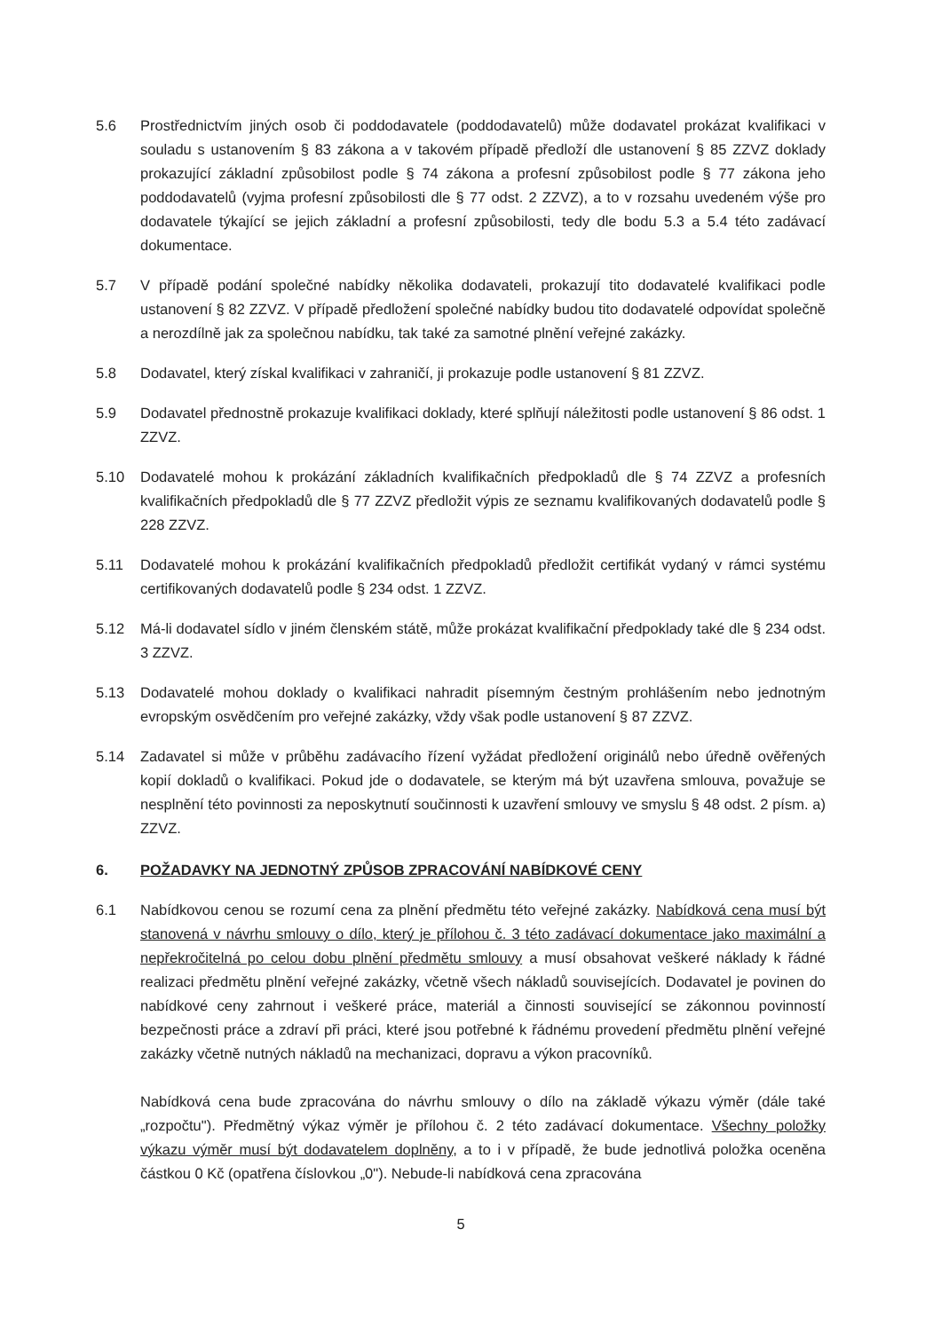5.6 Prostřednictvím jiných osob či poddodavatele (poddodavatelů) může dodavatel prokázat kvalifikaci v souladu s ustanovením § 83 zákona a v takovém případě předloží dle ustanovení § 85 ZZVZ doklady prokazující základní způsobilost podle § 74 zákona a profesní způsobilost podle § 77 zákona jeho poddodavatelů (vyjma profesní způsobilosti dle § 77 odst. 2 ZZVZ), a to v rozsahu uvedeném výše pro dodavatele týkající se jejich základní a profesní způsobilosti, tedy dle bodu 5.3 a 5.4 této zadávací dokumentace.
5.7 V případě podání společné nabídky několika dodavateli, prokazují tito dodavatelé kvalifikaci podle ustanovení § 82 ZZVZ. V případě předložení společné nabídky budou tito dodavatelé odpovídat společně a nerozdílně jak za společnou nabídku, tak také za samotné plnění veřejné zakázky.
5.8 Dodavatel, který získal kvalifikaci v zahraničí, ji prokazuje podle ustanovení § 81 ZZVZ.
5.9 Dodavatel přednostně prokazuje kvalifikaci doklady, které splňují náležitosti podle ustanovení § 86 odst. 1 ZZVZ.
5.10 Dodavatelé mohou k prokázání základních kvalifikačních předpokladů dle § 74 ZZVZ a profesních kvalifikačních předpokladů dle § 77 ZZVZ předložit výpis ze seznamu kvalifikovaných dodavatelů podle § 228 ZZVZ.
5.11 Dodavatelé mohou k prokázání kvalifikačních předpokladů předložit certifikát vydaný v rámci systému certifikovaných dodavatelů podle § 234 odst. 1 ZZVZ.
5.12 Má-li dodavatel sídlo v jiném členském státě, může prokázat kvalifikační předpoklady také dle § 234 odst. 3 ZZVZ.
5.13 Dodavatelé mohou doklady o kvalifikaci nahradit písemným čestným prohlášením nebo jednotným evropským osvědčením pro veřejné zakázky, vždy však podle ustanovení § 87 ZZVZ.
5.14 Zadavatel si může v průběhu zadávacího řízení vyžádat předložení originálů nebo úředně ověřených kopií dokladů o kvalifikaci. Pokud jde o dodavatele, se kterým má být uzavřena smlouva, považuje se nesplnění této povinnosti za neposkytnutí součinnosti k uzavření smlouvy ve smyslu § 48 odst. 2 písm. a) ZZVZ.
6. POŽADAVKY NA JEDNOTNÝ ZPŮSOB ZPRACOVÁNÍ NABÍDKOVÉ CENY
6.1 Nabídkovou cenou se rozumí cena za plnění předmětu této veřejné zakázky. Nabídková cena musí být stanovená v návrhu smlouvy o dílo, který je přílohou č. 3 této zadávací dokumentace jako maximální a nepřekročitelná po celou dobu plnění předmětu smlouvy a musí obsahovat veškeré náklady k řádné realizaci předmětu plnění veřejné zakázky, včetně všech nákladů souvisejících. Dodavatel je povinen do nabídkové ceny zahrnout i veškeré práce, materiál a činnosti související se zákonnou povinností bezpečnosti práce a zdraví při práci, které jsou potřebné k řádnému provedení předmětu plnění veřejné zakázky včetně nutných nákladů na mechanizaci, dopravu a výkon pracovníků.
Nabídková cena bude zpracována do návrhu smlouvy o dílo na základě výkazu výměr (dále také „rozpočtu"). Předmětný výkaz výměr je přílohou č. 2 této zadávací dokumentace. Všechny položky výkazu výměr musí být dodavatelem doplněny, a to i v případě, že bude jednotlivá položka oceněna částkou 0 Kč (opatřena číslovkou „0"). Nebude-li nabídková cena zpracována
5